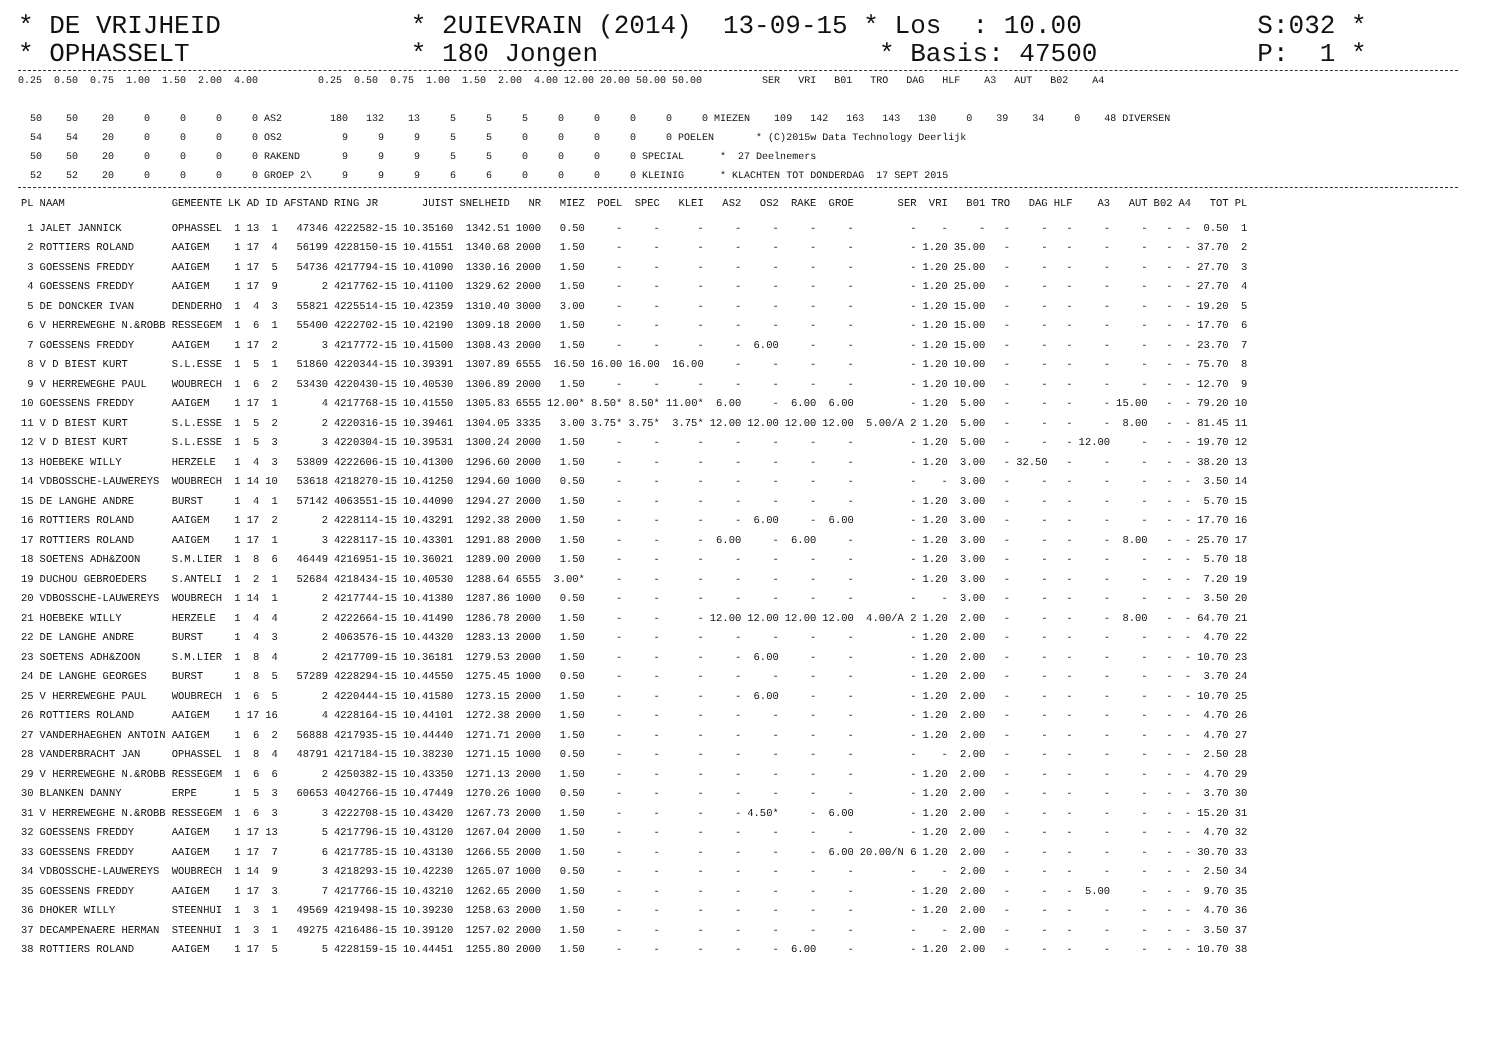* DE VRIJHEID * OPHASSELT
* 2UIEVRAIN (2014) 13-09-15 * Los : 10.00 * 180 Jongen * Basis: 47500
S:032 * P: 1 *
0.25  0.50  0.75  1.00  1.50  2.00  4.00          0.25  0.50  0.75  1.00  1.50  2.00  4.00 12.00 20.00 50.00 50.00          SER   VRI   B01   TRO   DAG   HLF    A3   AUT   B02    A4

  50    50    20     0     0     0     0 AS2        180   132    13     5     5     5     0     0     0     0     0 MIEZEN    109   142   163   143   130     0    39    34     0    48 DIVERSEN
  54    54    20     0     0     0     0 OS2          9     9     9     5     5     0     0     0     0     0 POELEN       * (C)2015w Data Technology Deerlijk
  50    50    20     0     0     0     0 RAKEND       9     9     9     5     5     0     0     0     0 SPECIAL      *  27 Deelnemers
  52    52    20     0     0     0     0 GROEP 2\     9     9     9     6     6     0     0     0     0 KLEINIG      * KLACHTEN TOT DONDERDAG  17 SEPT 2015
| PL | NAAM | GEMEENTE | LK | AD | ID | AFSTAND | RING JR | JUIST | SNELHEID | NR | MIEZ | POEL | SPEC | KLEI | AS2 | OS2 | RAKE | GROE | SER | VRI | B01 | TRO | DAG | HLF | A3 | AUT | B02 | A4 | TOT | PL |
| --- | --- | --- | --- | --- | --- | --- | --- | --- | --- | --- | --- | --- | --- | --- | --- | --- | --- | --- | --- | --- | --- | --- | --- | --- | --- | --- | --- | --- | --- | --- |
| 1 | JALET JANNICK | OPHASSEL | 1 | 13 | 1 | 47346 | 4222582-15 | 10.35160 | 1342.51 | 1000 | 0.50 | - | - | - | - | - | - | - | - | - | - | - | - | - | - | - | - | - | 0.50 | 1 |
| 2 | ROTTIERS ROLAND | AAIGEM | 1 | 17 | 4 | 56199 | 4228150-15 | 10.41551 | 1340.68 | 2000 | 1.50 | - | - | - | - | - | - | - | - | 1.20 | 35.00 | - | - | - | - | - | - | - | 37.70 | 2 |
| 3 | GOESSENS FREDDY | AAIGEM | 1 | 17 | 5 | 54736 | 4217794-15 | 10.41090 | 1330.16 | 2000 | 1.50 | - | - | - | - | - | - | - | - | 1.20 | 25.00 | - | - | - | - | - | - | - | 27.70 | 3 |
| 4 | GOESSENS FREDDY | AAIGEM | 1 | 17 | 9 | 2 | 4217762-15 | 10.41100 | 1329.62 | 2000 | 1.50 | - | - | - | - | - | - | - | - | 1.20 | 25.00 | - | - | - | - | - | - | - | 27.70 | 4 |
| 5 | DE DONCKER IVAN | DENDERHO | 1 | 4 | 3 | 55821 | 4225514-15 | 10.42359 | 1310.40 | 3000 | 3.00 | - | - | - | - | - | - | - | - | 1.20 | 15.00 | - | - | - | - | - | - | - | 19.20 | 5 |
| 6 | V HERREWEGHE N.&ROBB | RESSEGEM | 1 | 6 | 1 | 55400 | 4222702-15 | 10.42190 | 1309.18 | 2000 | 1.50 | - | - | - | - | - | - | - | - | 1.20 | 15.00 | - | - | - | - | - | - | - | 17.70 | 6 |
| 7 | GOESSENS FREDDY | AAIGEM | 1 | 17 | 2 | 3 | 4217772-15 | 10.41500 | 1308.43 | 2000 | 1.50 | - | - | - | - | 6.00 | - | - | - | 1.20 | 15.00 | - | - | - | - | - | - | - | 23.70 | 7 |
| 8 | V D BIEST KURT | S.L.ESSE | 1 | 5 | 1 | 51860 | 4220344-15 | 10.39391 | 1307.89 | 6555 | 16.50 | 16.00 | 16.00 | 16.00 | - | - | - | - | - | 1.20 | 10.00 | - | - | - | - | - | - | - | 75.70 | 8 |
| 9 | V HERREWEGHE PAUL | WOUBRECH | 1 | 6 | 2 | 53430 | 4220430-15 | 10.40530 | 1306.89 | 2000 | 1.50 | - | - | - | - | - | - | - | - | 1.20 | 10.00 | - | - | - | - | - | - | - | 12.70 | 9 |
| 10 | GOESSENS FREDDY | AAIGEM | 1 | 17 | 1 | 4 | 4217768-15 | 10.41550 | 1305.83 | 6555 | 12.00* | 8.50* | 8.50* | 11.00* | 6.00 | - | 6.00 | 6.00 | - | 1.20 | 5.00 | - | - | - | - | 15.00 | - | - | 79.20 | 10 |
| 11 | V D BIEST KURT | S.L.ESSE | 1 | 5 | 2 | 2 | 4220316-15 | 10.39461 | 1304.05 | 3335 | 3.00 | 3.75* | 3.75* | 3.75* | 12.00 | 12.00 | 12.00 | 12.00 | 5.00/A 2 | 1.20 | 5.00 | - | - | - | - | 8.00 | - | - | 81.45 | 11 |
| 12 | V D BIEST KURT | S.L.ESSE | 1 | 5 | 3 | 3 | 4220304-15 | 10.39531 | 1300.24 | 2000 | 1.50 | - | - | - | - | - | - | - | - | 1.20 | 5.00 | - | - | - | 12.00 | - | - | - | 19.70 | 12 |
| 13 | HOEBEKE WILLY | HERZELE | 1 | 4 | 3 | 53809 | 4222606-15 | 10.41300 | 1296.60 | 2000 | 1.50 | - | - | - | - | - | - | - | - | 1.20 | 3.00 | - | 32.50 | - | - | - | - | - | 38.20 | 13 |
| 14 | VDBOSSCHE-LAUWEREYS | WOUBRECH | 1 | 14 | 10 | 53618 | 4218270-15 | 10.41250 | 1294.60 | 1000 | 0.50 | - | - | - | - | - | - | - | - | - | 3.00 | - | - | - | - | - | - | - | 3.50 | 14 |
| 15 | DE LANGHE ANDRE | BURST | 1 | 4 | 1 | 57142 | 4063551-15 | 10.44090 | 1294.27 | 2000 | 1.50 | - | - | - | - | - | - | - | - | 1.20 | 3.00 | - | - | - | - | - | - | - | 5.70 | 15 |
| 16 | ROTTIERS ROLAND | AAIGEM | 1 | 17 | 2 | 2 | 4228114-15 | 10.43291 | 1292.38 | 2000 | 1.50 | - | - | - | - | 6.00 | - | 6.00 | - | 1.20 | 3.00 | - | - | - | - | - | - | - | 17.70 | 16 |
| 17 | ROTTIERS ROLAND | AAIGEM | 1 | 17 | 1 | 3 | 4228117-15 | 10.43301 | 1291.88 | 2000 | 1.50 | - | - | - | 6.00 | - | 6.00 | - | - | 1.20 | 3.00 | - | - | - | - | 8.00 | - | - | 25.70 | 17 |
| 18 | SOETENS ADH&ZOON | S.M.LIER | 1 | 8 | 6 | 46449 | 4216951-15 | 10.36021 | 1289.00 | 2000 | 1.50 | - | - | - | - | - | - | - | - | 1.20 | 3.00 | - | - | - | - | - | - | - | 5.70 | 18 |
| 19 | DUCHOU GEBROEDERS | S.ANTELI | 1 | 2 | 1 | 52684 | 4218434-15 | 10.40530 | 1288.64 | 6555 | 3.00* | - | - | - | - | - | - | - | - | 1.20 | 3.00 | - | - | - | - | - | - | - | 7.20 | 19 |
| 20 | VDBOSSCHE-LAUWEREYS | WOUBRECH | 1 | 14 | 1 | 2 | 4217744-15 | 10.41380 | 1287.86 | 1000 | 0.50 | - | - | - | - | - | - | - | - | - | 3.00 | - | - | - | - | - | - | - | 3.50 | 20 |
| 21 | HOEBEKE WILLY | HERZELE | 1 | 4 | 4 | 2 | 4222664-15 | 10.41490 | 1286.78 | 2000 | 1.50 | - | - | - | 12.00 | 12.00 | 12.00 | 12.00 | 4.00/A 2 | 1.20 | 2.00 | - | - | - | - | 8.00 | - | - | 64.70 | 21 |
| 22 | DE LANGHE ANDRE | BURST | 1 | 4 | 3 | 2 | 4063576-15 | 10.44320 | 1283.13 | 2000 | 1.50 | - | - | - | - | - | - | - | - | 1.20 | 2.00 | - | - | - | - | - | - | - | 4.70 | 22 |
| 23 | SOETENS ADH&ZOON | S.M.LIER | 1 | 8 | 4 | 2 | 4217709-15 | 10.36181 | 1279.53 | 2000 | 1.50 | - | - | - | - | 6.00 | - | - | - | 1.20 | 2.00 | - | - | - | - | - | - | - | 10.70 | 23 |
| 24 | DE LANGHE GEORGES | BURST | 1 | 8 | 5 | 57289 | 4228294-15 | 10.44550 | 1275.45 | 1000 | 0.50 | - | - | - | - | - | - | - | - | 1.20 | 2.00 | - | - | - | - | - | - | - | 3.70 | 24 |
| 25 | V HERREWEGHE PAUL | WOUBRECH | 1 | 6 | 5 | 2 | 4220444-15 | 10.41580 | 1273.15 | 2000 | 1.50 | - | - | - | - | 6.00 | - | - | - | 1.20 | 2.00 | - | - | - | - | - | - | - | 10.70 | 25 |
| 26 | ROTTIERS ROLAND | AAIGEM | 1 | 17 | 16 | 4 | 4228164-15 | 10.44101 | 1272.38 | 2000 | 1.50 | - | - | - | - | - | - | - | - | 1.20 | 2.00 | - | - | - | - | - | - | - | 4.70 | 26 |
| 27 | VANDERHAEGHEN ANTOIN | AAIGEM | 1 | 6 | 2 | 56888 | 4217935-15 | 10.44440 | 1271.71 | 2000 | 1.50 | - | - | - | - | - | - | - | - | 1.20 | 2.00 | - | - | - | - | - | - | - | 4.70 | 27 |
| 28 | VANDERBRACHT JAN | OPHASSEL | 1 | 8 | 4 | 48791 | 4217184-15 | 10.38230 | 1271.15 | 1000 | 0.50 | - | - | - | - | - | - | - | - | - | 2.00 | - | - | - | - | - | - | - | 2.50 | 28 |
| 29 | V HERREWEGHE N.&ROBB | RESSEGEM | 1 | 6 | 6 | 2 | 4250382-15 | 10.43350 | 1271.13 | 2000 | 1.50 | - | - | - | - | - | - | - | - | 1.20 | 2.00 | - | - | - | - | - | - | - | 4.70 | 29 |
| 30 | BLANKEN DANNY | ERPE | 1 | 5 | 3 | 60653 | 4042766-15 | 10.47449 | 1270.26 | 1000 | 0.50 | - | - | - | - | - | - | - | - | 1.20 | 2.00 | - | - | - | - | - | - | - | 3.70 | 30 |
| 31 | V HERREWEGHE N.&ROBB | RESSEGEM | 1 | 6 | 3 | 3 | 4222708-15 | 10.43420 | 1267.73 | 2000 | 1.50 | - | - | - | - | 4.50* | - | 6.00 | - | 1.20 | 2.00 | - | - | - | - | - | - | - | 15.20 | 31 |
| 32 | GOESSENS FREDDY | AAIGEM | 1 | 17 | 13 | 5 | 4217796-15 | 10.43120 | 1267.04 | 2000 | 1.50 | - | - | - | - | - | - | - | - | 1.20 | 2.00 | - | - | - | - | - | - | - | 4.70 | 32 |
| 33 | GOESSENS FREDDY | AAIGEM | 1 | 17 | 7 | 6 | 4217785-15 | 10.43130 | 1266.55 | 2000 | 1.50 | - | - | - | - | - | - | 6.00 | 20.00/N 6 | 1.20 | 2.00 | - | - | - | - | - | - | - | 30.70 | 33 |
| 34 | VDBOSSCHE-LAUWEREYS | WOUBRECH | 1 | 14 | 9 | 3 | 4218293-15 | 10.42230 | 1265.07 | 1000 | 0.50 | - | - | - | - | - | - | - | - | - | 2.00 | - | - | - | - | - | - | - | 2.50 | 34 |
| 35 | GOESSENS FREDDY | AAIGEM | 1 | 17 | 3 | 7 | 4217766-15 | 10.43210 | 1262.65 | 2000 | 1.50 | - | - | - | - | - | - | - | - | 1.20 | 2.00 | - | - | - | 5.00 | - | - | - | 9.70 | 35 |
| 36 | DHOKER WILLY | STEENHUI | 1 | 3 | 1 | 49569 | 4219498-15 | 10.39230 | 1258.63 | 2000 | 1.50 | - | - | - | - | - | - | - | - | 1.20 | 2.00 | - | - | - | - | - | - | - | 4.70 | 36 |
| 37 | DECAMPENAERE HERMAN | STEENHUI | 1 | 3 | 1 | 49275 | 4216486-15 | 10.39120 | 1257.02 | 2000 | 1.50 | - | - | - | - | - | - | - | - | - | 2.00 | - | - | - | - | - | - | - | 3.50 | 37 |
| 38 | ROTTIERS ROLAND | AAIGEM | 1 | 17 | 5 | 5 | 4228159-15 | 10.44451 | 1255.80 | 2000 | 1.50 | - | - | - | - | - | 6.00 | - | - | 1.20 | 2.00 | - | - | - | - | - | - | - | 10.70 | 38 |